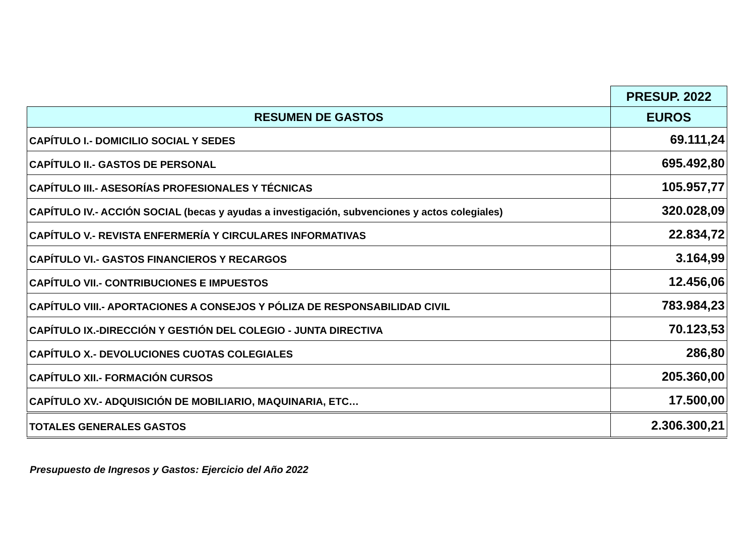| | PRESUP. 2022 |
| --- | --- |
| RESUMEN DE GASTOS | EUROS |
| CAPÍTULO I.- DOMICILIO SOCIAL Y SEDES | 69.111,24 |
| CAPÍTULO II.- GASTOS DE PERSONAL | 695.492,80 |
| CAPÍTULO III.- ASESORÍAS PROFESIONALES Y TÉCNICAS | 105.957,77 |
| CAPÍTULO IV.- ACCIÓN SOCIAL (becas y ayudas a investigación, subvenciones y actos colegiales) | 320.028,09 |
| CAPÍTULO V.- REVISTA ENFERMERÍA Y CIRCULARES INFORMATIVAS | 22.834,72 |
| CAPÍTULO VI.- GASTOS FINANCIEROS Y RECARGOS | 3.164,99 |
| CAPÍTULO VII.- CONTRIBUCIONES E IMPUESTOS | 12.456,06 |
| CAPÍTULO VIII.- APORTACIONES A CONSEJOS Y PÓLIZA DE RESPONSABILIDAD CIVIL | 783.984,23 |
| CAPÍTULO IX.-DIRECCIÓN Y GESTIÓN DEL COLEGIO - JUNTA DIRECTIVA | 70.123,53 |
| CAPÍTULO X.- DEVOLUCIONES CUOTAS COLEGIALES | 286,80 |
| CAPÍTULO XII.- FORMACIÓN CURSOS | 205.360,00 |
| CAPÍTULO XV.- ADQUISICIÓN DE MOBILIARIO, MAQUINARIA, ETC… | 17.500,00 |
| TOTALES GENERALES GASTOS | 2.306.300,21 |
Presupuesto de Ingresos y Gastos: Ejercicio del Año 2022